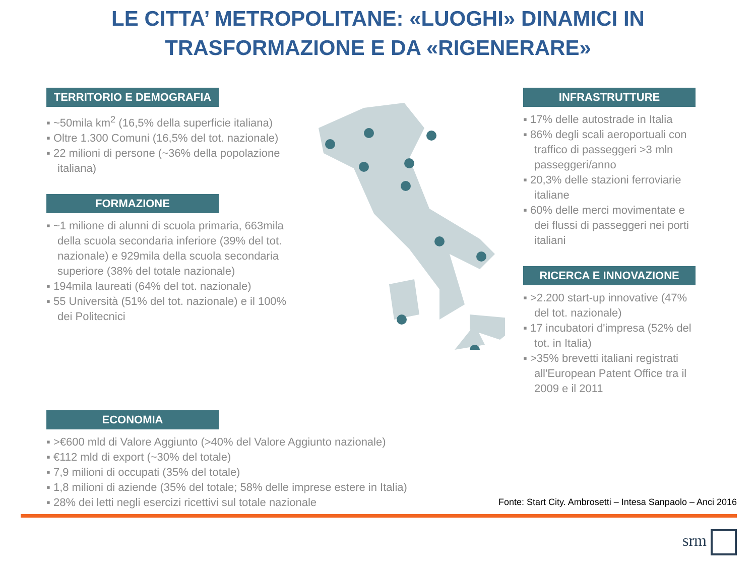LE CITTA’ METROPOLITANE: «LUOGHI» DINAMICI IN
TRASFORMAZIONE E DA «RIGENERARE»
TERRITORIO E DEMOGRAFIA
▪ ~50mila km<sup>2</sup> (16,5% della superficie italiana)
▪ Oltre 1.300 Comuni (16,5% del tot. nazionale)
▪ 22 milioni di persone (~36% della popolazione italiana)
FORMAZIONE
▪ ~1 milione di alunni di scuola primaria, 663mila della scuola secondaria inferiore (39% del tot. nazionale) e 929mila della scuola secondaria superiore (38% del totale nazionale)
▪ 194mila laureati (64% del tot. nazionale)
▪ 55 Università (51% del tot. nazionale) e il 100% dei Politecnici
INFRASTRUTTURE
▪ 17% delle autostrade in Italia
▪ 86% degli scali aeroportuali con traffico di passeggeri >3 mln passeggeri/anno
▪ 20,3% delle stazioni ferroviarie italiane
▪ 60% delle merci movimentate e dei flussi di passeggeri nei porti italiani
RICERCA E INNOVAZIONE
▪ >2.200 start-up innovative (47% del tot. nazionale)
▪ 17 incubatori d'impresa (52% del tot. in Italia)
▪ >35% brevetti italiani registrati all'European Patent Office tra il 2009 e il 2011
ECONOMIA
▪ >€600 mld di Valore Aggiunto (>40% del Valore Aggiunto nazionale)
▪ €112 mld di export (~30% del totale)
▪ 7,9 milioni di occupati (35% del totale)
▪ 1,8 milioni di aziende (35% del totale; 58% delle imprese estere in Italia)
▪ 28% dei letti negli esercizi ricettivi sul totale nazionale
Fonte: Start City. Ambrosetti – Intesa Sanpaolo – Anci 2016
srm